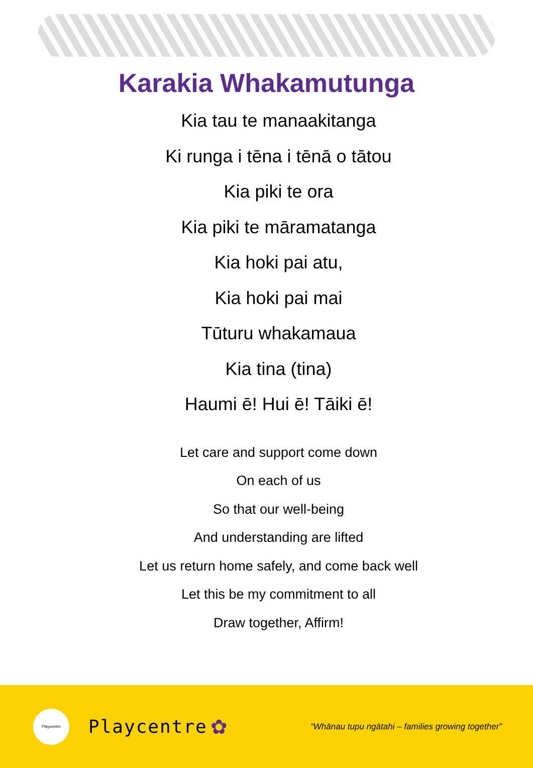Karakia Whakamutunga
Kia tau te manaakitanga
Ki runga i tēna i tēnā o tātou
Kia piki te ora
Kia piki te māramatanga
Kia hoki pai atu,
Kia hoki pai mai
Tūturu whakamaua
Kia tina (tina)
Haumi ē! Hui ē! Tāiki ē!
Let care and support come down
On each of us
So that our well-being
And understanding are lifted
Let us return home safely, and come back well
Let this be my commitment to all
Draw together, Affirm!
Playcentre
Playcentre ✿ “Whānau tupu ngātahi – families growing together”